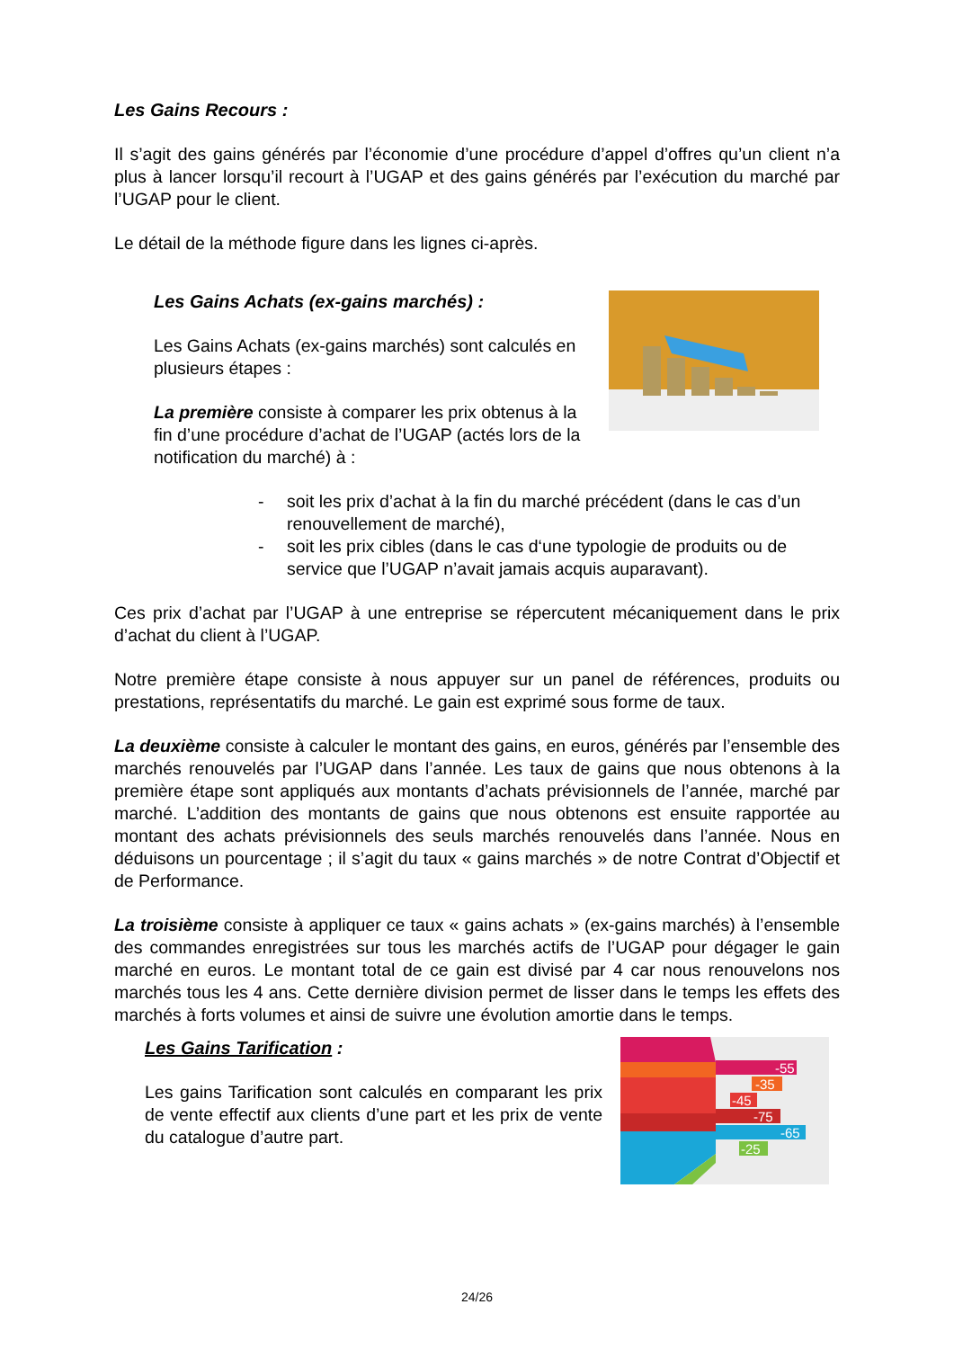Les Gains Recours :
Il s’agit des gains générés par l’économie d’une procédure d’appel d’offres qu’un client n’a plus à lancer lorsqu’il recourt à l’UGAP et des gains générés par l’exécution du marché par l’UGAP pour le client.
Le détail de la méthode figure dans les lignes ci-après.
Les Gains Achats (ex-gains marchés) :
Les Gains Achats (ex-gains marchés) sont calculés en plusieurs étapes :
La première consiste à comparer les prix obtenus à la fin d’une procédure d’achat de l’UGAP (actés lors de la notification du marché) à :
- soit les prix d’achat à la fin du marché précédent (dans le cas d’un renouvellement de marché),
- soit les prix cibles (dans le cas d‘une typologie de produits ou de service que l’UGAP n’avait jamais acquis auparavant).
Ces prix d’achat par l’UGAP à une entreprise se répercutent mécaniquement dans le prix d’achat du client à l’UGAP.
Notre première étape consiste à nous appuyer sur un panel de références, produits ou prestations, représentatifs du marché. Le gain est exprimé sous forme de taux.
La deuxième consiste à calculer le montant des gains, en euros, générés par l’ensemble des marchés renouvelés par l’UGAP dans l’année. Les taux de gains que nous obtenons à la première étape sont appliqués aux montants d’achats prévisionnels de l’année, marché par marché. L’addition des montants de gains que nous obtenons est ensuite rapportée au montant des achats prévisionnels des seuls marchés renouvelés dans l’année. Nous en déduisons un pourcentage ; il s’agit du taux « gains marchés » de notre Contrat d’Objectif et de Performance.
La troisième consiste à appliquer ce taux « gains achats » (ex-gains marchés) à l’ensemble des commandes enregistrées sur tous les marchés actifs de l’UGAP pour dégager le gain marché en euros. Le montant total de ce gain est divisé par 4 car nous renouvelons nos marchés tous les 4 ans. Cette dernière division permet de lisser dans le temps les effets des marchés à forts volumes et ainsi de suivre une évolution amortie dans le temps.
Les Gains Tarification :
Les gains Tarification sont calculés en comparant les prix de vente effectif aux clients d’une part et les prix de vente du catalogue d’autre part.
-55
-35
-45
-75
-65
-25
24/26